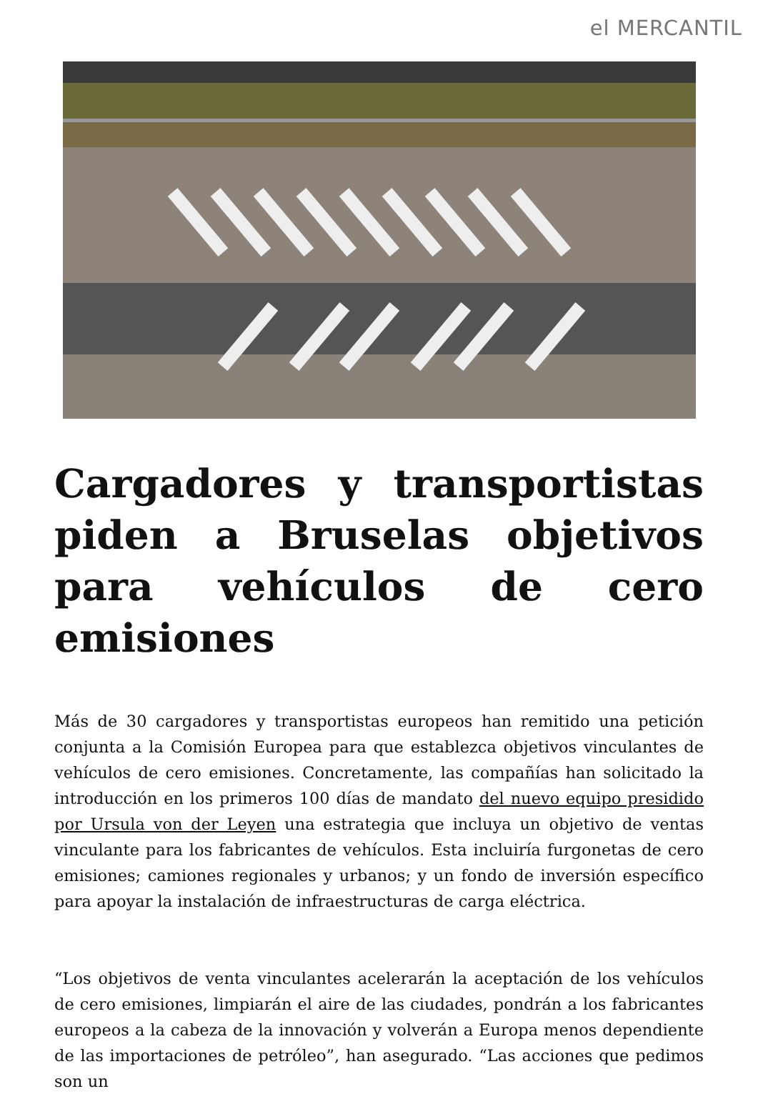el MERCANTIL
Cargadores y transportistas piden a Bruselas objetivos para vehículos de cero emisiones
Más de 30 cargadores y transportistas europeos han remitido una petición conjunta a la Comisión Europea para que establezca objetivos vinculantes de vehículos de cero emisiones. Concretamente, las compañías han solicitado la introducción en los primeros 100 días de mandato del nuevo equipo presidido por Ursula von der Leyen una estrategia que incluya un objetivo de ventas vinculante para los fabricantes de vehículos. Esta incluiría furgonetas de cero emisiones; camiones regionales y urbanos; y un fondo de inversión específico para apoyar la instalación de infraestructuras de carga eléctrica.
“Los objetivos de venta vinculantes acelerarán la aceptación de los vehículos de cero emisiones, limpiarán el aire de las ciudades, pondrán a los fabricantes europeos a la cabeza de la innovación y volverán a Europa menos dependiente de las importaciones de petróleo”, han asegurado. “Las acciones que pedimos son un